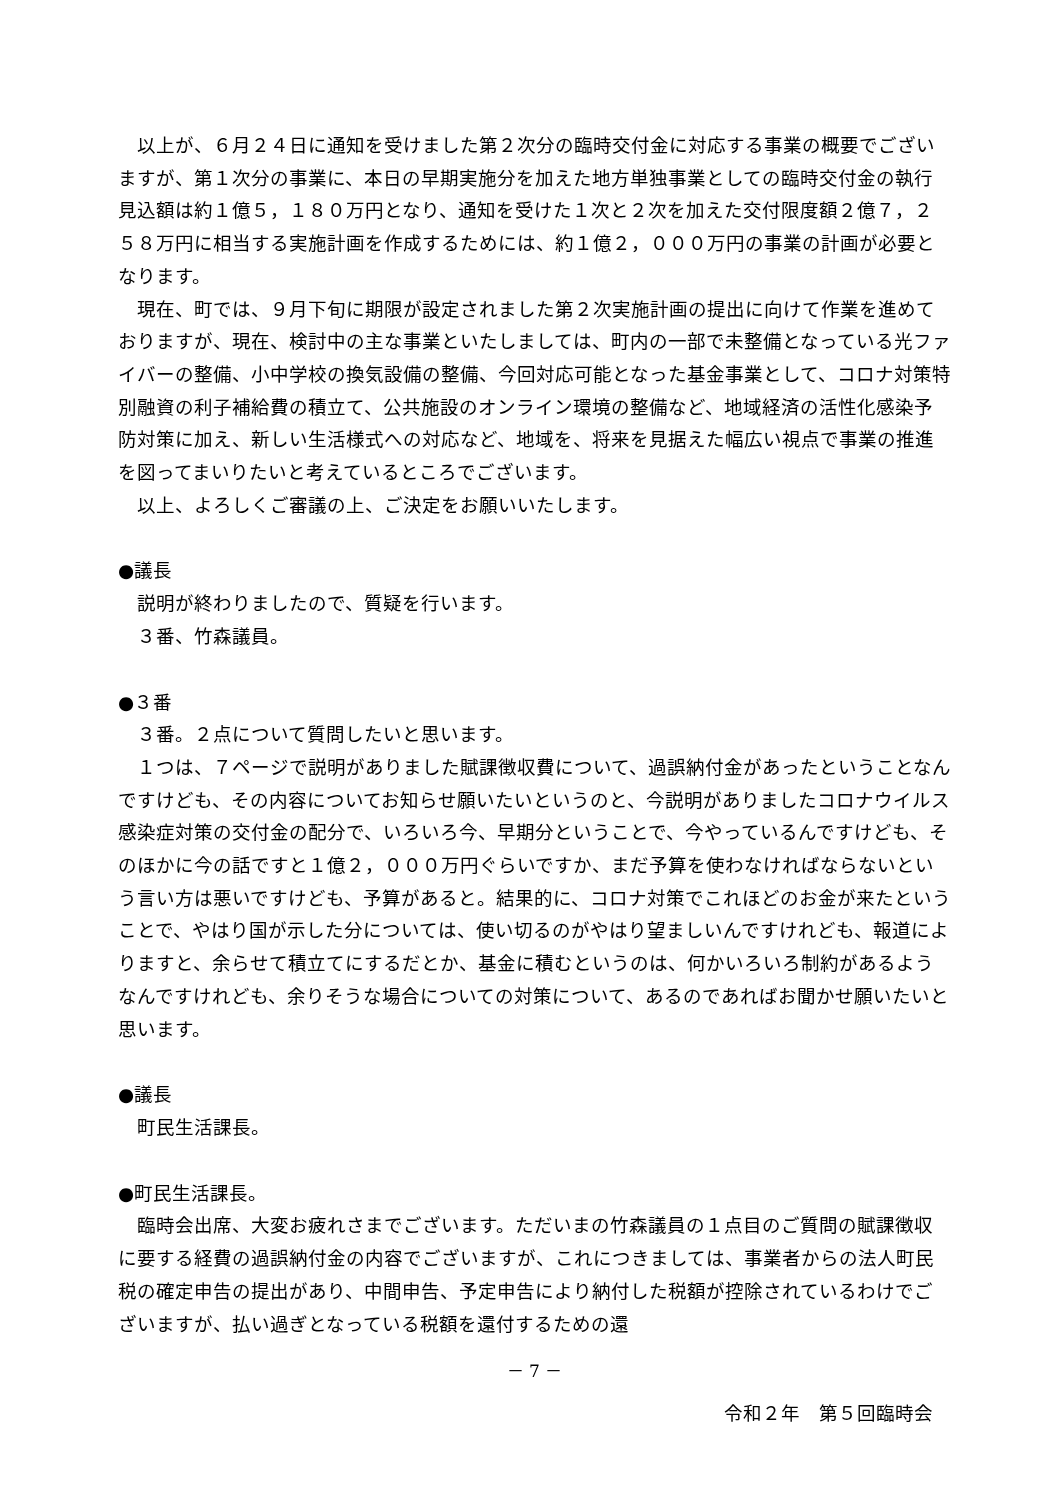以上が、６月２４日に通知を受けました第２次分の臨時交付金に対応する事業の概要でございますが、第１次分の事業に、本日の早期実施分を加えた地方単独事業としての臨時交付金の執行見込額は約１億５，１８０万円となり、通知を受けた１次と２次を加えた交付限度額２億７，２５８万円に相当する実施計画を作成するためには、約１億２，０００万円の事業の計画が必要となります。
現在、町では、９月下旬に期限が設定されました第２次実施計画の提出に向けて作業を進めておりますが、現在、検討中の主な事業といたしましては、町内の一部で未整備となっている光ファイバーの整備、小中学校の換気設備の整備、今回対応可能となった基金事業として、コロナ対策特別融資の利子補給費の積立て、公共施設のオンライン環境の整備など、地域経済の活性化感染予防対策に加え、新しい生活様式への対応など、地域を、将来を見据えた幅広い視点で事業の推進を図ってまいりたいと考えているところでございます。
以上、よろしくご審議の上、ご決定をお願いいたします。
●議長
説明が終わりましたので、質疑を行います。
３番、竹森議員。
●３番
３番。２点について質問したいと思います。
１つは、７ページで説明がありました賦課徴収費について、過誤納付金があったということなんですけども、その内容についてお知らせ願いたいというのと、今説明がありましたコロナウイルス感染症対策の交付金の配分で、いろいろ今、早期分ということで、今やっているんですけども、そのほかに今の話ですと１億２，０００万円ぐらいですか、まだ予算を使わなければならないという言い方は悪いですけども、予算があると。結果的に、コロナ対策でこれほどのお金が来たということで、やはり国が示した分については、使い切るのがやはり望ましいんですけれども、報道によりますと、余らせて積立てにするだとか、基金に積むというのは、何かいろいろ制約があるようなんですけれども、余りそうな場合についての対策について、あるのであればお聞かせ願いたいと思います。
●議長
町民生活課長。
●町民生活課長。
臨時会出席、大変お疲れさまでございます。ただいまの竹森議員の１点目のご質問の賦課徴収に要する経費の過誤納付金の内容でございますが、これにつきましては、事業者からの法人町民税の確定申告の提出があり、中間申告、予定申告により納付した税額が控除されているわけでございますが、払い過ぎとなっている税額を還付するための還
－ 7 －
令和２年　第５回臨時会